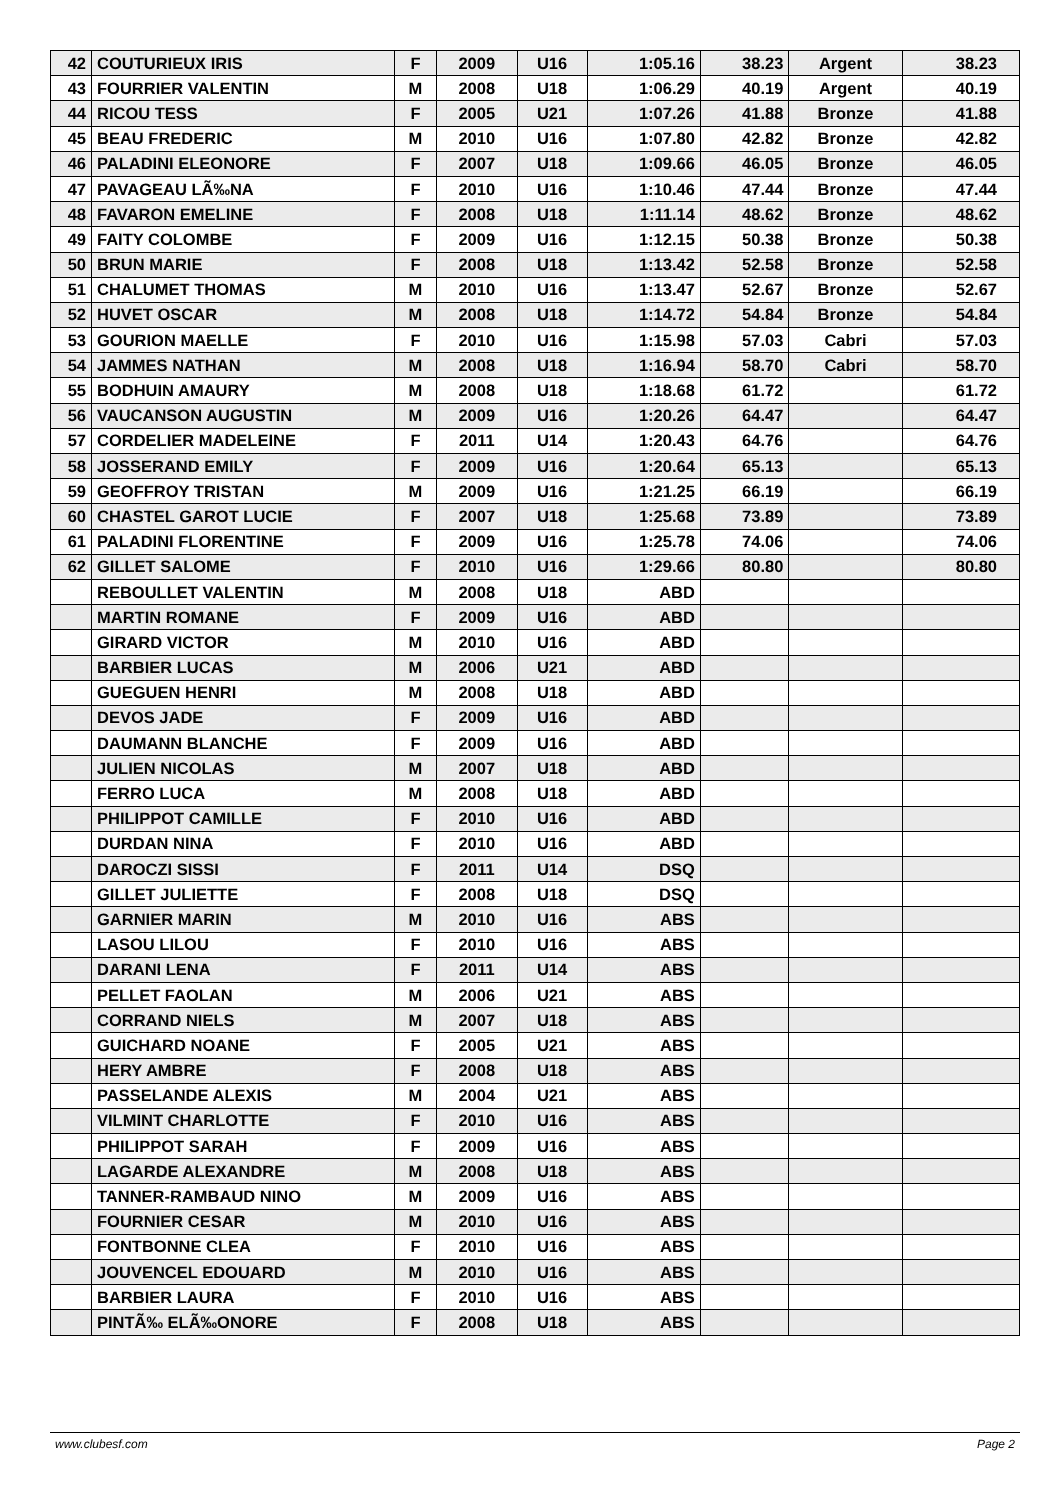| 42 | COUTURIEUX IRIS | F | 2009 | U16 | 1:05.16 | 38.23 | Argent | 38.23 |
| 43 | FOURRIER VALENTIN | M | 2008 | U18 | 1:06.29 | 40.19 | Argent | 40.19 |
| 44 | RICOU TESS | F | 2005 | U21 | 1:07.26 | 41.88 | Bronze | 41.88 |
| 45 | BEAU FREDERIC | M | 2010 | U16 | 1:07.80 | 42.82 | Bronze | 42.82 |
| 46 | PALADINI ELEONORE | F | 2007 | U18 | 1:09.66 | 46.05 | Bronze | 46.05 |
| 47 | PAVAGEAU LÃ‰NA | F | 2010 | U16 | 1:10.46 | 47.44 | Bronze | 47.44 |
| 48 | FAVARON EMELINE | F | 2008 | U18 | 1:11.14 | 48.62 | Bronze | 48.62 |
| 49 | FAITY COLOMBE | F | 2009 | U16 | 1:12.15 | 50.38 | Bronze | 50.38 |
| 50 | BRUN MARIE | F | 2008 | U18 | 1:13.42 | 52.58 | Bronze | 52.58 |
| 51 | CHALUMET THOMAS | M | 2010 | U16 | 1:13.47 | 52.67 | Bronze | 52.67 |
| 52 | HUVET OSCAR | M | 2008 | U18 | 1:14.72 | 54.84 | Bronze | 54.84 |
| 53 | GOURION MAELLE | F | 2010 | U16 | 1:15.98 | 57.03 | Cabri | 57.03 |
| 54 | JAMMES NATHAN | M | 2008 | U18 | 1:16.94 | 58.70 | Cabri | 58.70 |
| 55 | BODHUIN AMAURY | M | 2008 | U18 | 1:18.68 | 61.72 | | 61.72 |
| 56 | VAUCANSON AUGUSTIN | M | 2009 | U16 | 1:20.26 | 64.47 | | 64.47 |
| 57 | CORDELIER MADELEINE | F | 2011 | U14 | 1:20.43 | 64.76 | | 64.76 |
| 58 | JOSSERAND EMILY | F | 2009 | U16 | 1:20.64 | 65.13 | | 65.13 |
| 59 | GEOFFROY TRISTAN | M | 2009 | U16 | 1:21.25 | 66.19 | | 66.19 |
| 60 | CHASTEL GAROT LUCIE | F | 2007 | U18 | 1:25.68 | 73.89 | | 73.89 |
| 61 | PALADINI FLORENTINE | F | 2009 | U16 | 1:25.78 | 74.06 | | 74.06 |
| 62 | GILLET SALOME | F | 2010 | U16 | 1:29.66 | 80.80 | | 80.80 |
| | REBOULLET VALENTIN | M | 2008 | U18 | ABD | | | |
| | MARTIN ROMANE | F | 2009 | U16 | ABD | | | |
| | GIRARD VICTOR | M | 2010 | U16 | ABD | | | |
| | BARBIER LUCAS | M | 2006 | U21 | ABD | | | |
| | GUEGUEN HENRI | M | 2008 | U18 | ABD | | | |
| | DEVOS JADE | F | 2009 | U16 | ABD | | | |
| | DAUMANN BLANCHE | F | 2009 | U16 | ABD | | | |
| | JULIEN NICOLAS | M | 2007 | U18 | ABD | | | |
| | FERRO LUCA | M | 2008 | U18 | ABD | | | |
| | PHILIPPOT CAMILLE | F | 2010 | U16 | ABD | | | |
| | DURDAN NINA | F | 2010 | U16 | ABD | | | |
| | DAROCZI SISSI | F | 2011 | U14 | DSQ | | | |
| | GILLET JULIETTE | F | 2008 | U18 | DSQ | | | |
| | GARNIER MARIN | M | 2010 | U16 | ABS | | | |
| | LASOU LILOU | F | 2010 | U16 | ABS | | | |
| | DARANI LENA | F | 2011 | U14 | ABS | | | |
| | PELLET FAOLAN | M | 2006 | U21 | ABS | | | |
| | CORRAND NIELS | M | 2007 | U18 | ABS | | | |
| | GUICHARD NOANE | F | 2005 | U21 | ABS | | | |
| | HERY AMBRE | F | 2008 | U18 | ABS | | | |
| | PASSELANDE ALEXIS | M | 2004 | U21 | ABS | | | |
| | VILMINT CHARLOTTE | F | 2010 | U16 | ABS | | | |
| | PHILIPPOT SARAH | F | 2009 | U16 | ABS | | | |
| | LAGARDE ALEXANDRE | M | 2008 | U18 | ABS | | | |
| | TANNER-RAMBAUD NINO | M | 2009 | U16 | ABS | | | |
| | FOURNIER CESAR | M | 2010 | U16 | ABS | | | |
| | FONTBONNE CLEA | F | 2010 | U16 | ABS | | | |
| | JOUVENCEL EDOUARD | M | 2010 | U16 | ABS | | | |
| | BARBIER LAURA | F | 2010 | U16 | ABS | | | |
| | PINTÃ‰ ELÃ‰ONORE | F | 2008 | U18 | ABS | | | |
www.clubesf.com Page 2